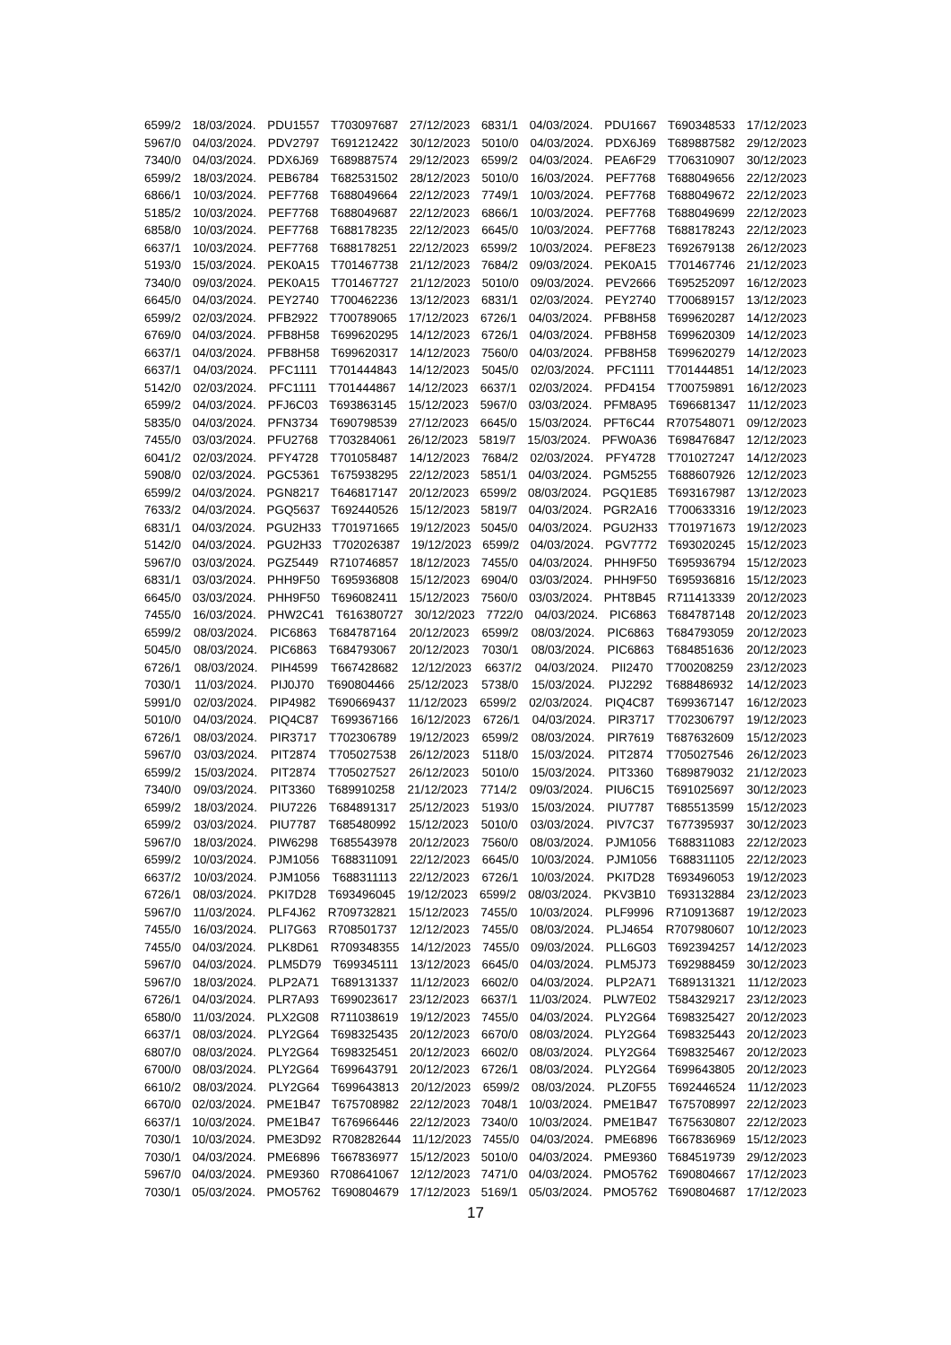6599/2 18/03/2024. PDU1557 T703097687 27/12/2023 6831/1 04/03/2024. PDU1667 T690348533 17/12/2023
5967/0 04/03/2024. PDV2797 T691212422 30/12/2023 5010/0 04/03/2024. PDX6J69 T689887582 29/12/2023
7340/0 04/03/2024. PDX6J69 T689887574 29/12/2023 6599/2 04/03/2024. PEA6F29 T706310907 30/12/2023
6599/2 18/03/2024. PEB6784 T682531502 28/12/2023 5010/0 16/03/2024. PEF7768 T688049656 22/12/2023
6866/1 10/03/2024. PEF7768 T688049664 22/12/2023 7749/1 10/03/2024. PEF7768 T688049672 22/12/2023
5185/2 10/03/2024. PEF7768 T688049687 22/12/2023 6866/1 10/03/2024. PEF7768 T688049699 22/12/2023
6858/0 10/03/2024. PEF7768 T688178235 22/12/2023 6645/0 10/03/2024. PEF7768 T688178243 22/12/2023
6637/1 10/03/2024. PEF7768 T688178251 22/12/2023 6599/2 10/03/2024. PEF8E23 T692679138 26/12/2023
5193/0 15/03/2024. PEK0A15 T701467738 21/12/2023 7684/2 09/03/2024. PEK0A15 T701467746 21/12/2023
7340/0 09/03/2024. PEK0A15 T701467727 21/12/2023 5010/0 09/03/2024. PEV2666 T695252097 16/12/2023
6645/0 04/03/2024. PEY2740 T700462236 13/12/2023 6831/1 02/03/2024. PEY2740 T700689157 13/12/2023
6599/2 02/03/2024. PFB2922 T700789065 17/12/2023 6726/1 04/03/2024. PFB8H58 T699620287 14/12/2023
6769/0 04/03/2024. PFB8H58 T699620295 14/12/2023 6726/1 04/03/2024. PFB8H58 T699620309 14/12/2023
6637/1 04/03/2024. PFB8H58 T699620317 14/12/2023 7560/0 04/03/2024. PFB8H58 T699620279 14/12/2023
6637/1 04/03/2024. PFC1111 T701444843 14/12/2023 5045/0 02/03/2024. PFC1111 T701444851 14/12/2023
5142/0 02/03/2024. PFC1111 T701444867 14/12/2023 6637/1 02/03/2024. PFD4154 T700759891 16/12/2023
6599/2 04/03/2024. PFJ6C03 T693863145 15/12/2023 5967/0 03/03/2024. PFM8A95 T696681347 11/12/2023
5835/0 04/03/2024. PFN3734 T690798539 27/12/2023 6645/0 15/03/2024. PFT6C44 R707548071 09/12/2023
7455/0 03/03/2024. PFU2768 T703284061 26/12/2023 5819/7 15/03/2024. PFW0A36 T698476847 12/12/2023
6041/2 02/03/2024. PFY4728 T701058487 14/12/2023 7684/2 02/03/2024. PFY4728 T701027247 14/12/2023
5908/0 02/03/2024. PGC5361 T675938295 22/12/2023 5851/1 04/03/2024. PGM5255 T688607926 12/12/2023
6599/2 04/03/2024. PGN8217 T646817147 20/12/2023 6599/2 08/03/2024. PGQ1E85 T693167987 13/12/2023
7633/2 04/03/2024. PGQ5637 T692440526 15/12/2023 5819/7 04/03/2024. PGR2A16 T700633316 19/12/2023
6831/1 04/03/2024. PGU2H33 T701971665 19/12/2023 5045/0 04/03/2024. PGU2H33 T701971673 19/12/2023
5142/0 04/03/2024. PGU2H33 T702026387 19/12/2023 6599/2 04/03/2024. PGV7772 T693020245 15/12/2023
5967/0 03/03/2024. PGZ5449 R710746857 18/12/2023 7455/0 04/03/2024. PHH9F50 T695936794 15/12/2023
6831/1 03/03/2024. PHH9F50 T695936808 15/12/2023 6904/0 03/03/2024. PHH9F50 T695936816 15/12/2023
6645/0 03/03/2024. PHH9F50 T696082411 15/12/2023 7560/0 03/03/2024. PHT8B45 R711413339 20/12/2023
7455/0 16/03/2024. PHW2C41 T616380727 30/12/2023 7722/0 04/03/2024. PIC6863 T684787148 20/12/2023
6599/2 08/03/2024. PIC6863 T684787164 20/12/2023 6599/2 08/03/2024. PIC6863 T684793059 20/12/2023
5045/0 08/03/2024. PIC6863 T684793067 20/12/2023 7030/1 08/03/2024. PIC6863 T684851636 20/12/2023
6726/1 08/03/2024. PIH4599 T667428682 12/12/2023 6637/2 04/03/2024. PII2470 T700208259 23/12/2023
7030/1 11/03/2024. PIJ0J70 T690804466 25/12/2023 5738/0 15/03/2024. PIJ2292 T688486932 14/12/2023
5991/0 02/03/2024. PIP4982 T690669437 11/12/2023 6599/2 02/03/2024. PIQ4C87 T699367147 16/12/2023
5010/0 04/03/2024. PIQ4C87 T699367166 16/12/2023 6726/1 04/03/2024. PIR3717 T702306797 19/12/2023
6726/1 08/03/2024. PIR3717 T702306789 19/12/2023 6599/2 08/03/2024. PIR7619 T687632609 15/12/2023
5967/0 03/03/2024. PIT2874 T705027538 26/12/2023 5118/0 15/03/2024. PIT2874 T705027546 26/12/2023
6599/2 15/03/2024. PIT2874 T705027527 26/12/2023 5010/0 15/03/2024. PIT3360 T689879032 21/12/2023
7340/0 09/03/2024. PIT3360 T689910258 21/12/2023 7714/2 09/03/2024. PIU6C15 T691025697 30/12/2023
6599/2 18/03/2024. PIU7226 T684891317 25/12/2023 5193/0 15/03/2024. PIU7787 T685513599 15/12/2023
6599/2 03/03/2024. PIU7787 T685480992 15/12/2023 5010/0 03/03/2024. PIV7C37 T677395937 30/12/2023
5967/0 18/03/2024. PIW6298 T685543978 20/12/2023 7560/0 08/03/2024. PJM1056 T688311083 22/12/2023
6599/2 10/03/2024. PJM1056 T688311091 22/12/2023 6645/0 10/03/2024. PJM1056 T688311105 22/12/2023
6637/2 10/03/2024. PJM1056 T688311113 22/12/2023 6726/1 10/03/2024. PKI7D28 T693496053 19/12/2023
6726/1 08/03/2024. PKI7D28 T693496045 19/12/2023 6599/2 08/03/2024. PKV3B10 T693132884 23/12/2023
5967/0 11/03/2024. PLF4J62 R709732821 15/12/2023 7455/0 10/03/2024. PLF9996 R710913687 19/12/2023
7455/0 16/03/2024. PLI7G63 R708501737 12/12/2023 7455/0 08/03/2024. PLJ4654 R707980607 10/12/2023
7455/0 04/03/2024. PLK8D61 R709348355 14/12/2023 7455/0 09/03/2024. PLL6G03 T692394257 14/12/2023
5967/0 04/03/2024. PLM5D79 T699345111 13/12/2023 6645/0 04/03/2024. PLM5J73 T692988459 30/12/2023
5967/0 18/03/2024. PLP2A71 T689131337 11/12/2023 6602/0 04/03/2024. PLP2A71 T689131321 11/12/2023
6726/1 04/03/2024. PLR7A93 T699023617 23/12/2023 6637/1 11/03/2024. PLW7E02 T584329217 23/12/2023
6580/0 11/03/2024. PLX2G08 R711038619 19/12/2023 7455/0 04/03/2024. PLY2G64 T698325427 20/12/2023
6637/1 08/03/2024. PLY2G64 T698325435 20/12/2023 6670/0 08/03/2024. PLY2G64 T698325443 20/12/2023
6807/0 08/03/2024. PLY2G64 T698325451 20/12/2023 6602/0 08/03/2024. PLY2G64 T698325467 20/12/2023
6700/0 08/03/2024. PLY2G64 T699643791 20/12/2023 6726/1 08/03/2024. PLY2G64 T699643805 20/12/2023
6610/2 08/03/2024. PLY2G64 T699643813 20/12/2023 6599/2 08/03/2024. PLZ0F55 T692446524 11/12/2023
6670/0 02/03/2024. PME1B47 T675708982 22/12/2023 7048/1 10/03/2024. PME1B47 T675708997 22/12/2023
6637/1 10/03/2024. PME1B47 T676966446 22/12/2023 7340/0 10/03/2024. PME1B47 T675630807 22/12/2023
7030/1 10/03/2024. PME3D92 R708282644 11/12/2023 7455/0 04/03/2024. PME6896 T667836969 15/12/2023
7030/1 04/03/2024. PME6896 T667836977 15/12/2023 5010/0 04/03/2024. PME9360 T684519739 29/12/2023
5967/0 04/03/2024. PME9360 R708641067 12/12/2023 7471/0 04/03/2024. PMO5762 T690804667 17/12/2023
7030/1 05/03/2024. PMO5762 T690804679 17/12/2023 5169/1 05/03/2024. PMO5762 T690804687 17/12/2023
17